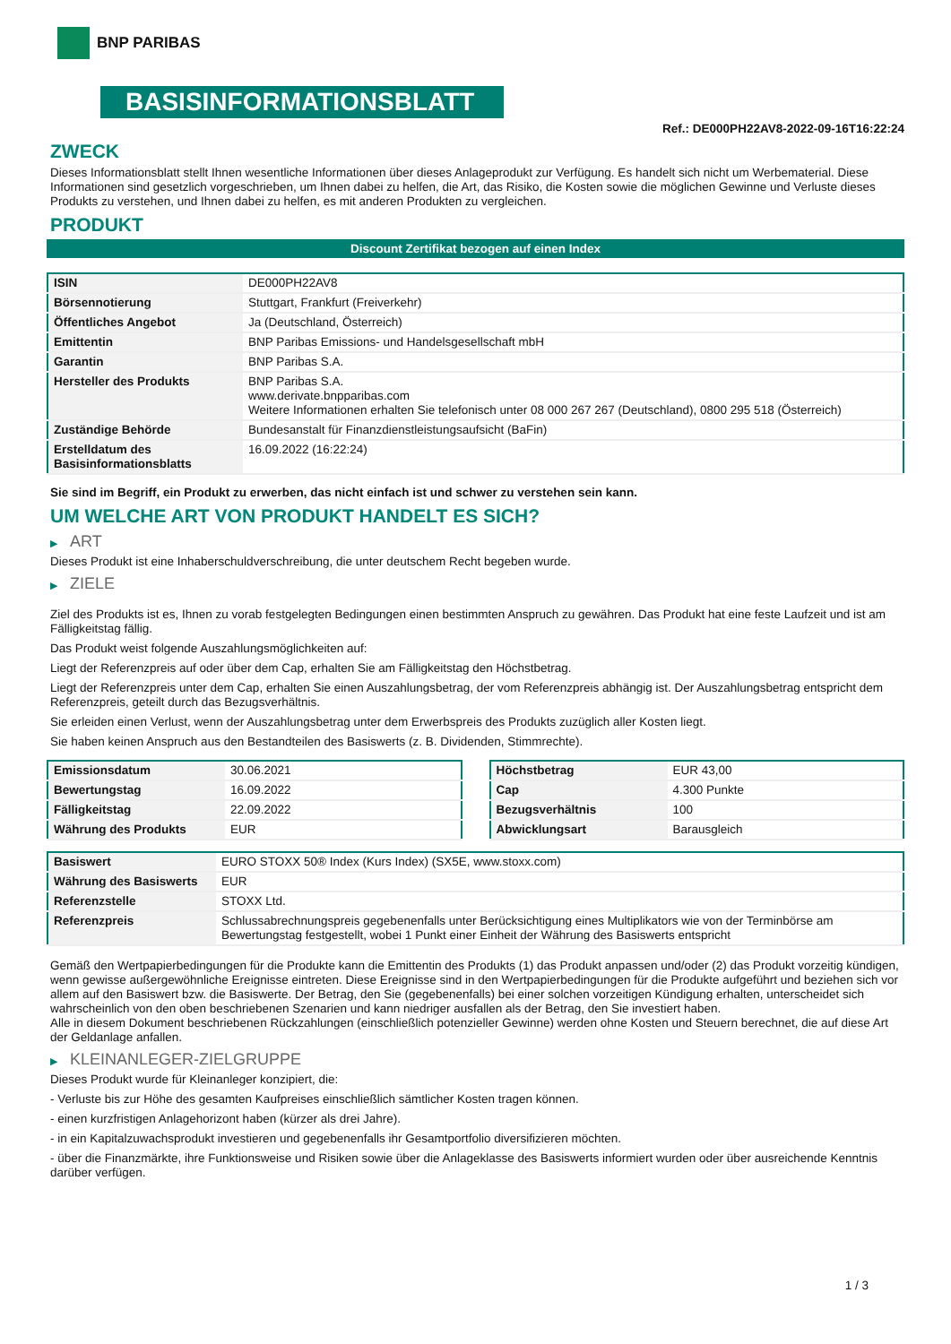BNP PARIBAS
BASISINFORMATIONSBLATT
Ref.: DE000PH22AV8-2022-09-16T16:22:24
ZWECK
Dieses Informationsblatt stellt Ihnen wesentliche Informationen über dieses Anlageprodukt zur Verfügung. Es handelt sich nicht um Werbematerial. Diese Informationen sind gesetzlich vorgeschrieben, um Ihnen dabei zu helfen, die Art, das Risiko, die Kosten sowie die möglichen Gewinne und Verluste dieses Produkts zu verstehen, und Ihnen dabei zu helfen, es mit anderen Produkten zu vergleichen.
PRODUKT
Discount Zertifikat bezogen auf einen Index
| ISIN | DE000PH22AV8 |
| Börsennotierung | Stuttgart, Frankfurt (Freiverkehr) |
| Öffentliches Angebot | Ja (Deutschland, Österreich) |
| Emittentin | BNP Paribas Emissions- und Handelsgesellschaft mbH |
| Garantin | BNP Paribas S.A. |
| Hersteller des Produkts | BNP Paribas S.A. www.derivate.bnpparibas.com Weitere Informationen erhalten Sie telefonisch unter 08 000 267 267 (Deutschland), 0800 295 518 (Österreich) |
| Zuständige Behörde | Bundesanstalt für Finanzdienstleistungsaufsicht (BaFin) |
| Erstelldatum des Basisinformationsblatts | 16.09.2022 (16:22:24) |
Sie sind im Begriff, ein Produkt zu erwerben, das nicht einfach ist und schwer zu verstehen sein kann.
UM WELCHE ART VON PRODUKT HANDELT ES SICH?
▶ ART
Dieses Produkt ist eine Inhaberschuldverschreibung, die unter deutschem Recht begeben wurde.
▶ ZIELE
Ziel des Produkts ist es, Ihnen zu vorab festgelegten Bedingungen einen bestimmten Anspruch zu gewähren. Das Produkt hat eine feste Laufzeit und ist am Fälligkeitstag fällig.
Das Produkt weist folgende Auszahlungsmöglichkeiten auf:
Liegt der Referenzpreis auf oder über dem Cap, erhalten Sie am Fälligkeitstag den Höchstbetrag.
Liegt der Referenzpreis unter dem Cap, erhalten Sie einen Auszahlungsbetrag, der vom Referenzpreis abhängig ist. Der Auszahlungsbetrag entspricht dem Referenzpreis, geteilt durch das Bezugsverhältnis.
Sie erleiden einen Verlust, wenn der Auszahlungsbetrag unter dem Erwerbspreis des Produkts zuzüglich aller Kosten liegt.
Sie haben keinen Anspruch aus den Bestandteilen des Basiswerts (z. B. Dividenden, Stimmrechte).
| Emissionsdatum | 30.06.2021 |
| Bewertungstag | 16.09.2022 |
| Fälligkeitstag | 22.09.2022 |
| Währung des Produkts | EUR |
| Höchstbetrag | EUR 43,00 |
| Cap | 4.300 Punkte |
| Bezugsverhältnis | 100 |
| Abwicklungsart | Barausgleich |
| Basiswert | EURO STOXX 50® Index (Kurs Index) (SX5E, www.stoxx.com) |
| Währung des Basiswerts | EUR |
| Referenzstelle | STOXX Ltd. |
| Referenzpreis | Schlussabrechnungspreis gegebenenfalls unter Berücksichtigung eines Multiplikators wie von der Terminbörse am Bewertungstag festgestellt, wobei 1 Punkt einer Einheit der Währung des Basiswerts entspricht |
Gemäß den Wertpapierbedingungen für die Produkte kann die Emittentin des Produkts (1) das Produkt anpassen und/oder (2) das Produkt vorzeitig kündigen, wenn gewisse außergewöhnliche Ereignisse eintreten. Diese Ereignisse sind in den Wertpapierbedingungen für die Produkte aufgeführt und beziehen sich vor allem auf den Basiswert bzw. die Basiswerte. Der Betrag, den Sie (gegebenenfalls) bei einer solchen vorzeitigen Kündigung erhalten, unterscheidet sich wahrscheinlich von den oben beschriebenen Szenarien und kann niedriger ausfallen als der Betrag, den Sie investiert haben.
Alle in diesem Dokument beschriebenen Rückzahlungen (einschließlich potenzieller Gewinne) werden ohne Kosten und Steuern berechnet, die auf diese Art der Geldanlage anfallen.
▶ KLEINANLEGER-ZIELGRUPPE
Dieses Produkt wurde für Kleinanleger konzipiert, die:
- Verluste bis zur Höhe des gesamten Kaufpreises einschließlich sämtlicher Kosten tragen können.
- einen kurzfristigen Anlagehorizont haben (kürzer als drei Jahre).
- in ein Kapitalzuwachsprodukt investieren und gegebenenfalls ihr Gesamtportfolio diversifizieren möchten.
- über die Finanzmärkte, ihre Funktionsweise und Risiken sowie über die Anlageklasse des Basiswerts informiert wurden oder über ausreichende Kenntnis darüber verfügen.
1 / 3